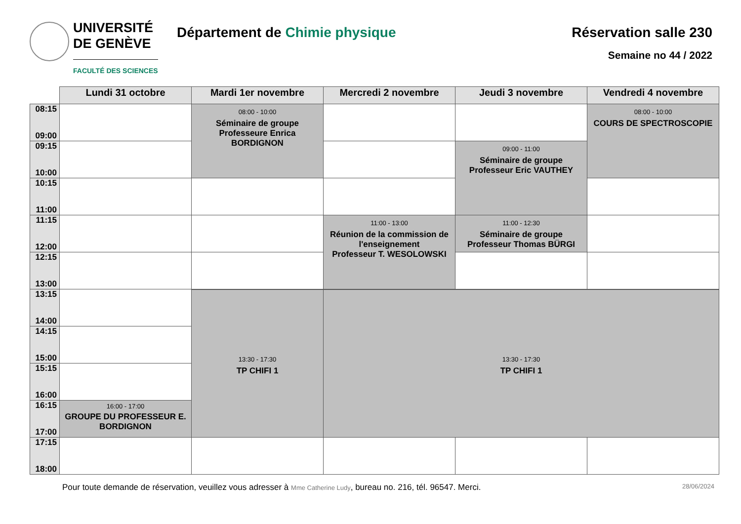UNIVERSITÉ
DE GENÈVE
FACULTÉ DES SCIENCES
Département de Chimie physique Réservation salle 230
Semaine no 44 / 2022
| | Lundi 31 octobre | Mardi 1er novembre | Mercredi 2 novembre | Jeudi 3 novembre | Vendredi 4 novembre |
| --- | --- | --- | --- | --- | --- |
| 08:15 09:00 | | 08:00 - 10:00 Séminaire de groupe Professeure Enrica BORDIGNON | | | 08:00 - 10:00 COURS DE SPECTROSCOPIE |
| 09:15 10:00 | | | | 09:00 - 11:00 Séminaire de groupe Professeur Eric VAUTHEY | |
| 10:15 11:00 | | | | | |
| 11:15 12:00 | | | 11:00 - 13:00 Réunion de la commission de l'enseignement Professeur T. WESOLOWSKI | 11:00 - 12:30 Séminaire de groupe Professeur Thomas BÜRGI | |
| 12:15 13:00 | | | | | |
| 13:15 14:00 | | | | | |
| | | 13:30 - 17:30 TP CHIFI 1 | 13:30 - 17:30 TP CHIFI 1 | | |
| 14:15 15:00 | | | | | |
| 15:15 16:00 | | | | | |
| 16:15 17:00 | 16:00 - 17:00 GROUPE DU PROFESSEUR E. BORDIGNON | | | | |
| 17:15 18:00 | | | | | |
Pour toute demande de réservation, veuillez vous adresser à Mme Catherine Ludy, bureau no. 216, tél. 96547. Merci.
28/06/2024